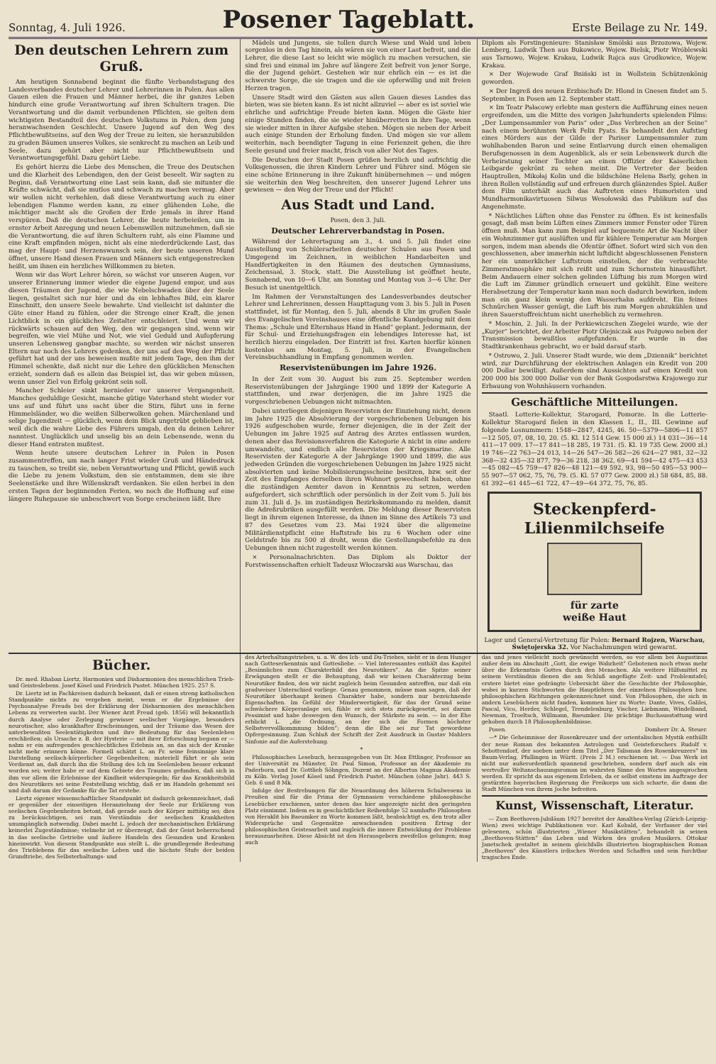Sonntag, 4. Juli 1926. Posener Tageblatt. Erste Beilage zu Nr. 149.
Den deutschen Lehrern zum Gruß.
Am heutigen Sonnabend beginnt die fünfte Verbandstagung des Landesverbandes deutscher Lehrer und Lehrerinnen in Polen. Aus allen Gauen eilen die Frauen und Männer herbei, die ihr ganzes Leben hindurch eine große Verantwortung auf ihren Schultern tragen. Die Verantwortung und die damit verbundenen Pflichten, sie gelten dem wichtigsten Bestandteil des deutschen Volkstums in Polen, dem jung heranwachsenden Geschlecht. Unsere Jugend auf den Weg des Pflichtbewußtseins, auf den Weg der Treue zu leiten, sie heranzubilden zu graden Bäumen unseres Volkes, sie senkrecht zu machen an Leib und Seele, dazu gehört aber nicht nur Pflichtbewußtsein und Verantwortungsgefühl. Dazu gehört Liebe.
Es gehört hierzu die Liebe des Menschen, die Treue des Deutschen und die Klarheit des Lebendigen, den der Geist beseelt. Wir sagten zu Beginn, daß Verantwortung eine Last sein kann, daß sie mitunter die Kräfte schwächt, daß sie mutlos und schwach zu machen vermag. Aber wir wollen nicht verhehlen, daß diese Verantwortung auch zu einer lebendigen Flamme werden kann, zu einer glühenden Lohe, die mächtiger macht als die Großen der Erde jemals in ihrer Hand verspüren. Daß die deutschen Lehrer, die heute herbeieilen, um in ernster Arbeit Anregung und neuen Lebenswillen mitzunehmen, daß sie die Verantwortung, die auf ihren Schultern ruht, als eine Flamme und eine Kraft empfinden mögen, nicht als eine niederdrückende Last, das mag der Haupt- und Herzenswunsch sein, der heute unseren Mund öffnet, unsere Hand diesen Frauen und Männern sich entgegenstrecken heißt, um ihnen ein herzliches Willkommen zu bieten.
Wenn wir das Wort Lehrer hören, so wächst vor unseren Augen, vor unserer Erinnerung immer wieder die eigene Jugend empor, und aus diesen Träumen der Jugend, die wie Nebelschwaden über der Seele liegen, gestaltet sich nur hier und da ein lebhaftes Bild, ein klarer Einschnitt, den unsere Seele bewahrte. Und vielleicht ist dahinter die Güte einer Hand zu fühlen, oder die Strenge einer Kraft, die jenen Lichtblick in ein glückliches Zeitalter entschleiert. Und wenn wir rückwärts schauen auf den Weg, den wir gegangen sind, wenn wir begreifen, wie viel Mühe und Not, wie viel Geduld und Aufopferung unseren Lebensweg gangbar machte, so werden wir nächst unseren Eltern nur noch des Lehrers gedenken, der uns auf den Weg der Pflicht geführt hat und der uns beweisen mußte mit jedem Tage, den ihm der Himmel schenkte, daß nicht nur die Lehre den glücklichen Menschen erzieht, sondern daß es allein das Beispiel ist, das wir geben müssen, wenn unser Ziel von Erfolg gekrönt sein soll.
Mancher Schleier sinkt hernieder vor unserer Vergangenheit. Manches geduldige Gesicht, manche gütige Vaterhand steht wieder vor uns auf und führt uns sacht über die Stirn, führt uns in ferne Himmelsländer, wo die weißen Silberwolken gehen. Märchenland und selige Jugendzeit — glücklich, wenn dein Blick ungetrübt geblieben ist, weil dich die wahre Liebe des Führers umgab, den du deinen Lehrer nanntest. Unglücklich und unselig bis an dein Lebensende, wenn du dieser Hand entraten mußtest.
Wenn heute unsere deutschen Lehrer in Polen in Posen zusammentreffen, um nach langer Frist wieder Gruß und Händedruck zu tauschen, so treibt sie, neben Verantwortung und Pflicht, gewiß auch die Liebe zu jenem Volkstum, den sie entstammen, dem sie ihre Seelenstärke und ihre Willenskraft verdanken. Sie eilen herbei in den ersten Tagen der beginnenden Ferien, wo noch die Hoffnung auf eine längere Ruhepause sie unbeschwert von Sorge erscheinen läßt. Ihre
Mädels und Jungens, sie tollen durch Wiese und Wald und leben sorgenlos in den Tag hinein, als wären sie von einer Last befreit, und die Lehrer, die diese Last so leicht wie möglich zu machen versuchen, sie sind frei und einmal im Jahre auf längere Zeit befreit von jener Sorge, die der Jugend gehört. Gestehen wir nur ehrlich ein — es ist die schwerste Sorge, die sie tragen und die sie opferwillig und mit freien Herzen tragen.
Unsere Stadt wird den Gästen aus allen Gauen dieses Landes das bieten, was sie bieten kann. Es ist nicht allzuviel — aber es ist soviel wie ehrliche und aufrichtige Freude bieten kann. Mögen die Gäste hier einige Stunden finden, die sie wieder hinüberretten in ihre Tage, wenn sie wieder mitten in ihrer Aufgabe stehen. Mögen sie neben der Arbeit auch einige Stunden der Erholung finden. Und mögen sie vor allem weiterhin, nach beendigter Tagung in eine Ferienzeit gehen, die ihre Seele gesund und freier macht, frisch von aller Not des Tages.
Die Deutschen der Stadt Posen grüßen herzlich und aufrichtig die Volksgenossen, die ihren Kindern Lehrer und Führer sind. Mögen sie eine schöne Erinnerung in ihre Zukunft hinübernehmen — und mögen sie weiterhin den Weg beschreiten, den unserer Jugend Lehrer uns gewiesen — den Weg der Treue und der Pflicht!
Aus Stadt und Land.
Posen, den 3. Juli.
Deutscher Lehrerverbandstag in Posen.
Während der Lehrertagung am 3., 4. und 5. Juli findet eine Ausstellung von Schülerarbeiten deutscher Schulen aus Posen und Umgegend im Zeichnen, in weiblichen Handarbeiten und Handfertigkeiten in den Räumen des deutschen Gymnasiums, Zeichensaal, 3. Stock, statt. Die Ausstellung ist geöffnet heute, Sonnabend, von 10—6 Uhr, am Sonntag und Montag von 3—6 Uhr. Der Besuch ist unentgeltlich.
Im Rahmen der Veranstaltungen des Landesverbandes deutscher Lehrer und Lehrerinnen, dessen Haupttagung vom 3. bis 5. Juli in Posen stattfindet, ist für Montag, den 5. Juli, abends 8 Uhr im großen Saale des Evangelischen Vereinshauses eine öffentliche Kundgebung mit dem Thema: „Schule und Elternhaus Hand in Hand“ geplant. Jedermann, der für Schul- und Erziehungsfragen ein lebendiges Interesse hat, ist herzlich hierzu eingeladen. Der Eintritt ist frei. Karten hierfür können kostenlos am Montag, 5. Juli, in der Evangelischen Vereinsbuchhandlung in Empfang genommen werden.
Reservistenübungen im Jahre 1926.
In der Zeit vom 30. August bis zum 25. September werden Reservistenübungen der Jahrgänge 1900 und 1899 der Kategorie A stattfinden, und zwar derjenigen, die im Jahre 1925 die vorgeschriebenen Uebungen nicht mitmachten.
Dabei unterliegen diejenigen Reservisten der Einziehung nicht, denen im Jahre 1925 die Absolvierung der vorgeschriebenen Uebungen bis 1926 aufgeschoben wurde, ferner diejenigen, die in der Zeit der Uebungen im Jahre 1925 auf Antrag des Arztes entlassen wurden, denen aber das Revisionsverfahren die Kategorie A nicht in eine andere umwandelte, und endlich alle Reservisten der Kriegsmarine. Alle Reservisten der Kategorie A der Jahrgänge 1900 und 1899, die aus jedweden Gründen die vorgeschriebenen Uebungen im Jahre 1925 nicht absolvierten und keine Mobilisierungsscheine besitzen, bzw. seit der Zeit des Empfanges derselben ihren Wohnort gewechselt haben, ohne die zuständigen Aemter davon in Kenntnis zu setzen, werden aufgefordert, sich schriftlich oder persönlich in der Zeit vom 5. Juli bis zum 31. Juli d. Js. im zuständigen Bezirkskommando zu melden, damit die Adreßrubriken ausgefüllt werden. Die Meldung dieser Reservisten liegt in ihrem eigenen Interesse, da ihnen im Sinne des Artikels 73 und 87 des Gesetzes vom 23. Mai 1924 über die allgemeine Militärdienstpflicht eine Haftstrafe bis zu 6 Wochen oder eine Geldstrafe bis zu 500 zł droht, wenn die Gestellungsbefehle zu den Uebungen ihnen nicht zugestellt werden können.
× Personalnachrichten. Das Diplom als Doktor der Forstwissenschaften erhielt Tadeusz Włoczarski aus Warschau, das
Diplom als Forstingenieure: Stanisław Smólski aus Brzozowa, Wojew. Lemberg, Ludwik Then aus Bukowice, Wojew. Bielsk, Piotr Wróblewski aus Tarnowo, Wojew. Krakau, Ludwik Rajca aus Grodkowice, Wojew. Krakau.
× Der Wojewode Graf Bniński ist in Wollstein Schützenkönig geworden.
× Der Ingreß des neuen Erzbischofs Dr. Hlond in Gnesen findet am 5. September, in Posen am 12. September statt.
× Im Teatr Pałacowy erlebte man gestern die Aufführung eines neuen ergreifenden, um die Mitte des vorigen Jahrhunderts spielenden Films: „Der Lumpensammler von Paris“ oder „Das Verbrechen an der Seine“ nach einem berühmten Werk Felix Pyats. Es behandelt den Aufstieg eines Mörders aus der Gilde der Pariser Lumpensammler zum wohlhabenden Baron und seine Entlarvung durch einen ehemaligen Berufsgenossen in dem Augenblick, als er sein Lebenswerk durch die Verheiratung seiner Tochter an einen Offizier der Kaiserlichen Leibgarde gekrönt zu sehen meint. Die Vertreter der beiden Hauptrollen, Mikołaj Kolin und die bildschöne Helena Barly, gehen in ihren Rollen vollständig auf und erfreuen durch glänzendes Spiel. Außer dem Film unterhält auch das Auftreten eines Humoristen und Mundharmonikavirtuosen Silwus Wesołowski das Publikum auf das Angenehmste.
* Nächtliches Lüften ohne das Fenster zu öffnen. Es ist keinesfalls gesagt, daß man beim Lüften eines Zimmers immer Fenster oder Türen öffnen muß. Man kann zum Beispiel auf bequemste Art die Nacht über ein Wohnzimmer gut auslüften und für kühlere Temperatur am Morgen sorgen, indem man abends die Ofentür öffnet. Sofort wird sich von den geschlossenen, aber immerhin nicht luftdicht abgeschlossenen Fenstern her ein unmerklicher Luftstrom einstellen, der die verbrauchte Zimmeratmosphäre mit sich reißt und zum Schornstein hinausführt. Beim Andauern einer solchen gelinden Lüftung bis zum Morgen wird die Luft im Zimmer gründlich erneuert und gekühlt. Eine weitere Herabsetzung der Temperatur kann man noch dadurch bewirken, indem man ein ganz klein wenig den Wasserhahn aufdreht. Ein feines Schnürchen Wasser genügt, die Luft bis zum Morgen abzukühlen und ihren Sauerstoffreichtum nicht unerheblich zu vermehren.
* Moschin, 2. Juli. In der Perkiewiczschen Ziegelei wurde, wie der „Kurjer“ berichtet, der Arbeiter Piotr Olejniczak aus Pożgowo neben der Transmission bewußtlos aufgefunden. Er wurde in das Stadtkrankenhaus gebracht, wo er bald darauf starb.
* Ostrowo, 2. Juli. Unserer Stadt wurde, wie dem „Dziennik“ berichtet wird, zur Durchführung der elektrischen Anlagen ein Kredit von 200 000 Dollar bewilligt. Außerdem sind Aussichten auf einen Kredit von 200 000 bis 300 000 Dollar von der Bank Gospodarstwa Krajowego zur Erbauung von Wohnhäusern vorhanden.
Geschäftliche Mitteilungen.
Staatl. Lotterie-Kollektur, Starogard, Pomorze. In die Lotterie-Kollektur Starogard fielen in den Klassen I., II., III. Gewinne auf folgende Losnummern: 1548—2847, 4245, 46. 50—5379—5806—11 857—12 505, 07, 08, 10, 20. (5. Kl. 12 514 Gew. 15 000 zł.) 14 031—36—14 411—17 009. 17—17 841—18 285, 19 731. (5. Kl. 19 735 Gew. 2000 zł.) 19 746—22 763—24 013, 14—26 547—26 582—26 624—27 981, 32—32 368—32 435—32 877, 79—36 218, 38 362, 69—41 594—42 475—43 453—45 082—45 759—47 826—48 121—49 592, 93, 98—50 495—53 900—55 907—57 062, 75, 76, 79. (5. Kl. 57 077 Gew. 2000 zł.) 58 684, 85, 88. 61 392—61 445—61 722, 47—49—64 372, 75, 76, 85.
Steckenpferd-
Lilienmilchseife
für zarte
weiße Haut
Lager und General-Vertretung für Polen: Bernard Rojzen, Warschau, Świętojerska 32. Vor Nachahmungen wird gewarnt.
Bücher.
Dr. med. Rhaban Liertz, Harmonien und Disharmonien des menschlichen Trieb- und Geisteslebens. Josef Kösel und Friedrich Pustet. München 1925. 257 S.
Dr. Liertz ist in Fachkreisen dadurch bekannt, daß er einen streng katholischen Standpunkte nichts zu vergeben meint, wenn er die Ergebnisse der Psychoanalyse Freuds bei der Erklärung der Disharmonien des menschlichen Lebens zu verwerten sucht. Der Wiener Arzt Freud (geb. 1856) will bekanntlich durch Analyse oder Zerlegung gewisser seelischer Vorgänge, besonders neurotischer, also krankhafter Erscheinungen, und der Träume das Wesen der unterbewußten Seelentätigkeiten und ihre Bedeutung für das Seelenleben erschließen; als Ursache z. B. der Hysterie — mit ihrer Erforschung begann er — nahm er ein aufregendes geschlechtliches Erlebnis an, an das sich der Kranke nicht mehr erinnern könne. Formell schätzt L. an Fr. seine feinsinnige klare Darstellung seelisch-körperlicher Gegebenheiten; materiell führt er als sein Verdienst an, daß durch ihn die Stellung des Ich im Seelenleben besser erkannt worden sei; weiter habe er auf dem Gebiete des Traumes gefunden, daß sich in ihm vor allem die Erlebnisse der Kindheit widerspiegeln; für das Krankheitsbild des Neurotikers sei seine Feststellung wichtig, daß er im Handeln gehemmt sei und daß darum der Gedanke für die Tat erstehe.
Liertz eigener wissenschaftlicher Standpunkt ist dadurch gekennzeichnet, daß er gegenüber der einseitigen Heranziehung der Seele zur Erklärung von seelischen Gegebenheiten betont, daß gerade auch der Körper mittätig sei; dies zu berücksichtigen, sei zum Verständnis der seelischen Krankheiten unumgänglich notwendig. Dabei macht L. jedoch der mechanistischen Erklärung keinerlei Zugeständnisse; vielmehr ist er überzeugt, daß der Geist beherrschend in das seelische Getriebe und äußere Handeln des Gesunden und Kranken hineinwirkt. Von diesem Standpunkte aus stellt L. die grundlegende Bedeutung des Trieblebens für das seelische Leben und die höchste Stufe der beiden Grundtriebe, des Selbsterhaltungs- und
des Arterhaltungstriebes, u. a. W. des Ich- und Du-Triebes, sieht er in dem Hunger nach Gotteserkenntnis und Gottesliebe. — Viel Interessantes enthält das Kapitel „Besinnliches zum Charakterbild des Neurotikers“. An die Spitze seiner Erwägungen stellt er die Behauptung, daß wir keinen Charakterzug beim Neurotiker finden, den wir nicht zugleich beim Gesunden antreffen, nur daß ein gradweiser Unterschied vorliege. Genau genommen, müsse man sagen, daß der Neurotiker überhaupt keinen Charakter habe, sondern nur bezeichnende Eigenschaften. Im Gefühl der Minderwertigkeit, für das der Grund seine schwächere Körperanlage sei, fühle er sich stets zurückgesetzt, sei darum Pessimist und habe deswegen den Wunsch, der Stärkste zu sein. — In der Ehe erblickt L. „die Ordnung, an der sich die Formen höchster Selbstvervollkommnung bilden“; denn die Ehe sei zur Tat gewordene Opfergesinnung. Zum Schluß der Schrift der Zeit Ausdruck in Gustav Mahlers Sinfonie auf die Auferstehung.
*
Philosophisches Lesebuch, herausgegeben von Dr. Max Ettlinger, Professor an der Universität zu Münster, Dr. Paul Simon, Professor an der Akademie zu Paderborn, und Dr. Gottlieb Söhngen, Dozent an der Albertus Magnus Akademie zu Köln. Verlag Josef Kösel und Friedrich Pustet. München (ohne Jahr). 443 S. Geb. 6 und 8 Mk.
Infolge der Bestrebungen für die Neuordnung des höheren Schulwesens in Preußen sind für die Prima der Gymnasien verschiedene philosophische Lesebücher erschienen, unter denen das hier angezeigte nicht den geringsten Platz einnimmt. Indem es in geschichtlicher Reihenfolge 52 namhafte Philosophen von Heraklit bis Baeumker zu Worte kommen läßt, beabsichtigt es, den trotz aller Widersprüche und Gegensätze anwachsenden positiven Ertrag der philosophischen Geistesarbeit und zugleich die innere Entwicklung der Probleme herauszuarbeiten. Diese Absicht ist den Herausgebern zweifellos gelungen; mag auch
das und jenes vielleicht noch gewünscht werden, so vor allem bei Augustinus außer dem im Abschnitt „Gott, die ewige Wahrheit“ Gebotenen noch etwas mehr über die Erkenntnis Gottes durch den Menschen. Als weitere Hilfsmittel zu seinem Verständnis dienen die am Schluß angefügte Zeit- und Problemtafel; erstere bietet eine gedrängte Uebersicht über die Geschichte der Philosophie, wobei in kurzen Stichworten die Hauptlehren der einzelnen Philosophen bzw. philosophischen Richtungen gekennzeichnet sind. Von Philosophen, die sich in andern Lesebüchern nicht fanden, kommen hier zu Worte: Dante, Vives, Galilei, Pascal, Vico, Herder, Schlegel, Trendelenburg, Vischer, Liebmann, Windelband, Newman, Troeltsch, Willmann, Baeumker. Die prächtige Buchausstattung wird gehoben durch 18 Philosophenbildnisse.
Posen. Domherr Dr. A. Steuer.
—* Die Geheimnisse der Rosenkreuzer und der orientalischen Mystik enthüllt der neue Roman des bekannten Astrologen und Geisteforschers Rudolf v. Sebottendorf, der soeben unter dem Titel „Der Talisman des Rosenkreuzers“ im Baum-Verlag, Pfullingen in Württ. (Preis 2 M.) erschienen ist. — Das Werk ist nicht nur außerordentlich spannend geschrieben, sondern darf auch als ein wertvoller Weltanschauungsroman im wahrsten Sinne des Wortes angesprochen werden. Er spricht da aus eigenem Erleben, da er selbst einstens im Auftrage der gestürzten bayerischen Regierung die Freikorps um sich scharte, die dann die Stadt München von ihrem Joche befreiten.
Kunst, Wissenschaft, Literatur.
— Zum Beethoven-Jubiläum 1927 bereitet der Amalthea-Verlag (Zürich-Leipzig-Wien) zwei wichtige Publikationen vor: Karl Kobald, der Verfasser der viel gelesenen, schön illustrierten „Wiener Musikstätten“, behandelt in seinen „Beethoven-Stätten“ das Leben und Wirken des großen Musikers. Ottokar Janetschek gestaltet in seinem gleichfalls illustrierten biographischen Roman „Beethoven“ des Künstlers irdisches Werden und Schaffen und sein furchtbar tragisches Ende.